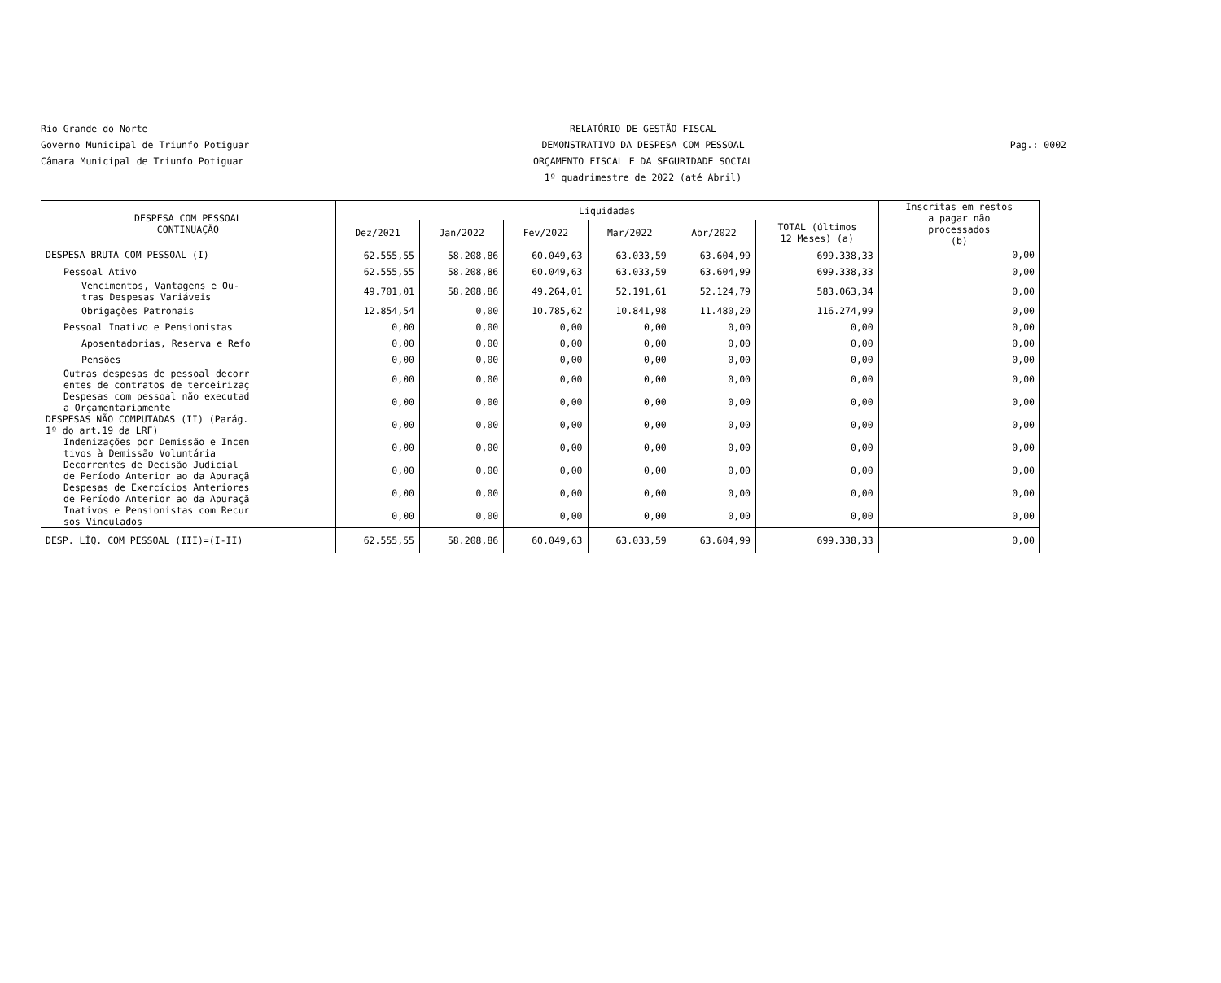Rio Grande do Norte
Governo Municipal de Triunfo Potiguar
Câmara Municipal de Triunfo Potiguar
RELATÓRIO DE GESTÃO FISCAL
DEMONSTRATIVO DA DESPESA COM PESSOAL
ORÇAMENTO FISCAL E DA SEGURIDADE SOCIAL
1º quadrimestre de 2022 (até Abril)
Pag.: 0002
| DESPESA COM PESSOAL CONTINUAÇÃO | Liquidadas | | | | | | Inscritas em restos a pagar não processados (b) |
| --- | --- | --- | --- | --- | --- | --- | --- |
| | Dez/2021 | Jan/2022 | Fev/2022 | Mar/2022 | Abr/2022 | TOTAL (últimos 12 Meses) (a) | |
| DESPESA BRUTA COM PESSOAL (I) | 62.555,55 | 58.208,86 | 60.049,63 | 63.033,59 | 63.604,99 | 699.338,33 | 0,00 |
| Pessoal Ativo | 62.555,55 | 58.208,86 | 60.049,63 | 63.033,59 | 63.604,99 | 699.338,33 | 0,00 |
| Vencimentos, Vantagens e Ou- tras Despesas Variáveis | 49.701,01 | 58.208,86 | 49.264,01 | 52.191,61 | 52.124,79 | 583.063,34 | 0,00 |
| Obrigações Patronais | 12.854,54 | 0,00 | 10.785,62 | 10.841,98 | 11.480,20 | 116.274,99 | 0,00 |
| Pessoal Inativo e Pensionistas | 0,00 | 0,00 | 0,00 | 0,00 | 0,00 | 0,00 | 0,00 |
| Aposentadorias, Reserva e Refo | 0,00 | 0,00 | 0,00 | 0,00 | 0,00 | 0,00 | 0,00 |
| Pensões | 0,00 | 0,00 | 0,00 | 0,00 | 0,00 | 0,00 | 0,00 |
| Outras despesas de pessoal decorr entes de contratos de terceirizaç | 0,00 | 0,00 | 0,00 | 0,00 | 0,00 | 0,00 | 0,00 |
| Despesas com pessoal não executad a Orçamentariamente | 0,00 | 0,00 | 0,00 | 0,00 | 0,00 | 0,00 | 0,00 |
| DESPESAS NÃO COMPUTADAS (II) (Parág. 1º do art.19 da LRF) | 0,00 | 0,00 | 0,00 | 0,00 | 0,00 | 0,00 | 0,00 |
| Indenizações por Demissão e Incen tivos à Demissão Voluntária | 0,00 | 0,00 | 0,00 | 0,00 | 0,00 | 0,00 | 0,00 |
| Decorrentes de Decisão Judicial de Período Anterior ao da Apuraçã | 0,00 | 0,00 | 0,00 | 0,00 | 0,00 | 0,00 | 0,00 |
| Despesas de Exercícios Anteriores de Período Anterior ao da Apuraçã | 0,00 | 0,00 | 0,00 | 0,00 | 0,00 | 0,00 | 0,00 |
| Inativos e Pensionistas com Recur sos Vinculados | 0,00 | 0,00 | 0,00 | 0,00 | 0,00 | 0,00 | 0,00 |
| DESP. LÍQ. COM PESSOAL (III)=(I-II) | 62.555,55 | 58.208,86 | 60.049,63 | 63.033,59 | 63.604,99 | 699.338,33 | 0,00 |